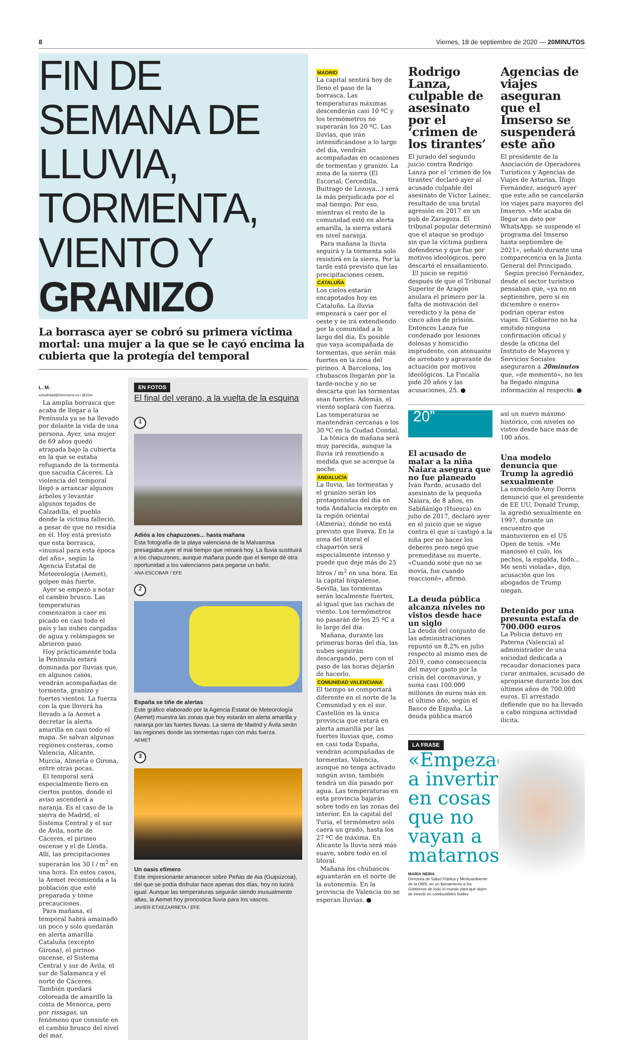8 Viernes, 18 de septiembre de 2020 — 20MINUTOS
FIN DE SEMANA DE
LLUVIA, TORMENTA,
VIENTO Y GRANIZO
La borrasca ayer se cobró su primera víctima mortal: una mujer a la que se le cayó encima la cubierta que la protegía del temporal
L. M.
actualidad@20minutos.es / @20m
La amplia borrasca que acaba de llegar a la Península ya se ha llevado por delante la vida de una persona. Ayer, una mujer de 69 años quedó atrapada bajo la cubierta en la que se estaba refugiando de la tormenta que sacudía Cáceres. La violencia del temporal llegó a arrancar algunos árboles y levantar algunos tejados de Calzadilla, el pueblo donde la víctima falleció, a pesar de que no residía en él. Hoy está previsto que esta borrasca, «inusual para esta época del año», según la Agencia Estatal de Meteorología (Aemet), golpee más fuerte.
Ayer se empezó a notar el cambio brusco. Las temperaturas comenzaron a caer en picado en casi todo el país y las nubes cargadas de agua y relámpagos se abrieron paso.
Hoy prácticamente toda la Península estará dominada por lluvias que, en algunos casos, vendrán acompañadas de tormenta, granizo y fuertes vientos. La fuerza con la que lloverá ha llevado a la Aemet a decretar la alerta amarilla en casi todo el mapa. Se salvan algunas regiones costeras, como Valencia, Alicante, Murcia, Almería o Girona, entre otras pocas.
El temporal será especialmente fiero en ciertos puntos, donde el aviso ascenderá a naranja. Es el caso de la sierra de Madrid, el Sistema Central y el sur de Ávila, norte de Cáceres, el pirineo oscense y el de Lleida. Allí, las precipitaciones superarán los 30 l / m<sup>2</sup> en una hora. En estos casos, la Aemet recomienda a la población que esté preparada y tome precauciones.
Para mañana, el temporal habrá amainado un poco y solo quedarán en alerta amarilla Cataluña (excepto Girona), el pirineo oscense, el Sistema Central y sur de Ávila, el sur de Salamanca y el norte de Cáceres. También quedará coloreada de amarillo la costa de Menorca, pero por rissagas, un fenómeno que consiste en el cambio brusco del nivel del mar.
EN FOTOS
El final del verano, a la vuelta de la esquina
1
Adiós a los chapuzones... hasta mañana
Esta fotografía de la playa valenciana de la Malvarrosa presagiaba ayer el mal tiempo que reinará hoy. La lluvia sustituirá a los chapuzones, aunque mañana puede que el tiempo dé otra oportunidad a los valencianos para pegarse un baño.
ANA ESCOBAR / EFE
2
España se tiñe de alertas
Este gráfico elaborado por la Agencia Estatal de Meteorología (Aemet) muestra las zonas que hoy estarán en alerta amarilla y naranja por las fuertes lluvias. La sierra de Madrid y Ávila serán las regiones donde las tormentas rujan con más fuerza.
AEMET
3
Un oasis efímero
Este impresionante amanecer sobre Peñas de Aia (Guipúzcoa), del que se podía disfrutar hace apenas dos días, hoy no lucirá igual. Aunque las temperaturas seguirán siendo inusualmente altas, la Aemet hoy pronostica lluvia para los vascos.
JAVIER ETXEZARRETA / EFE
MADRID
La capital sentirá hoy de lleno el paso de la borrasca. Las temperaturas máximas descenderán casi 10 ºC y los termómetros no superarán los 20 ºC. Las lluvias, que irán intensificándose a lo largo del día, vendrán acompañadas en ocasiones de tormentas y granizo. La zona de la sierra (El Escorial, Cercedilla, Buitrago de Lozoya...) será la más perjudicada por el mal tiempo. Por eso, mientras el resto de la comunidad esté en alerta amarilla, la sierra estará en nivel naranja.
Para mañana la lluvia seguirá y la tormenta solo resistirá en la sierra. Por la tarde está previsto que las precipitaciones cesen.
CATALUÑA
Los cielos estarán encapotados hoy en Cataluña. La lluvia empezará a caer por el oeste y se irá extendiendo por la comunidad a lo largo del día. Es posible que vaya acompañada de tormentas, que serán más fuertes en la zona del pirineo. A Barcelona, los chubascos llegarán por la tarde-noche y no se descarta que las tormentas sean fuertes. Además, el viento soplará con fuerza. Las temperaturas se mantendrán cercanas a los 30 ºC en la Ciudad Condal.
La tónica de mañana será muy parecida, aunque la lluvia irá remitiendo a medida que se acerque la noche.
ANDALUCÍA
La lluvia, las tormentas y el granizo serán los protagonistas del día en toda Andalucía excepto en la región oriental (Almería), donde no está previsto que llueva. En la zona del litoral el chaparrón será especialmente intenso y puede que deje más de 25 litros / m<sup>2</sup> en una hora. En la capital hispalense, Sevilla, las tormentas serán localmente fuertes, al igual que las rachas de viento. Los termómetros no pasarán de los 25 ºC a lo largo del día.
Mañana, durante las primeras horas del día, las nubes seguirán descargando, pero con el paso de las horas dejarán de hacerlo.
COMUNIDAD VALENCIANA
El tiempo se comportará diferente en el norte de la Comunidad y en el sur. Castellón es la única provincia que estará en alerta amarilla por las fuertes lluvias que, como en casi toda España, vendrán acompañadas de tormentas. Valencia, aunque no tenga activado ningún aviso, también tendrá un día pasado por agua. Las temperaturas en esta provincia bajarán sobre todo en las zonas del interior. En la capital del Turia, el termómetro solo caerá un grado, hasta los 27 ºC de máxima. En Alicante la lluvia será más suave, sobre todo en el litoral.
Mañana los chubascos aguantarán en el norte de la autonomía. En la provincia de Valencia no se esperan lluvias. ●
Rodrigo Lanza, culpable de asesinato por el ‘crimen de los tirantes’
El jurado del segundo juicio contra Rodrigo Lanza por el ‘crimen de los tirantes’ declaró ayer al acusado culpable del asesinato de Víctor Laínez, resultado de una brutal agresión en 2017 en un pub de Zaragoza. El tribunal popular determinó que el ataque se produjo sin que la víctima pudiera defenderse y que fue por motivos ideológicos, pero descartó el ensañamiento.
El juicio se repitió después de que el Tribunal Superior de Aragón anulara el primero por la falta de motivación del veredicto y la pena de cinco años de prisión. Entonces Lanza fue condenado por lesiones dolosas y homicidio imprudente, con atenuante de arrebato y agravante de actuación por motivos ideológicos. La Fiscalía pide 20 años y las acusaciones, 25. ●
Agencias de viajes aseguran que el Imserso se suspenderá este año
El presidente de la Asociación de Operadores Turísticos y Agencias de Viajes de Asturias, Íñigo Fernández, aseguró ayer que este año se cancelarán los viajes para mayores del Imserso. «Me acaba de llegar un dato por WhatsApp: se suspende el programa del Imserso hasta septiembre de 2021», señaló durante una comparecencia en la Junta General del Principado.
Según precisó Fernández, desde el sector turístico pensaban que, «ya no en septiembre, pero sí en diciembre o enero» podrían operar estos viajes. El Gobierno no ha emitido ninguna confirmación oficial y desde la oficina del Instituto de Mayores y Servicios Sociales aseguraron a 20minutos que, «de momento», no les ha llegado ninguna información al respecto. ●
20”
El acusado de matar a la niña Naiara asegura que no fue planeado
Iván Pardo, acusado del asesinato de la pequeña Naiara, de 8 años, en Sabiñánigo (Huesca) en julio de 2017, declaró ayer en el juicio que se sigue contra él que sí castigó a la niña por no hacer los deberes pero negó que premeditase su muerte. «Cuando noté que no se movía, fue cuando reaccioné», afirmó.
La deuda pública alcanza niveles no vistos desde hace un siglo
La deuda del conjunto de las administraciones repuntó un 8,2% en julio respecto al mismo mes de 2019, como consecuencia del mayor gasto por la crisis del coronavirus, y suma casi 100.000 millones de euros más en el último año, según el Banco de España. La deuda pública marcó
así un nuevo máximo histórico, con niveles no vistos desde hace más de 100 años.
Una modelo denuncia que Trump la agredió sexualmente
La exmodelo Amy Dorris denunció que el presidente de EE UU, Donald Trump, la agredió sexualmente en 1997, durante un encuentro que mantuvieron en el US Open de tenis. «Me manoseó el culo, los pechos, la espalda, todo... Me sentí violada», dijo, acusación que los abogados de Trump niegan.
Detenido por una presunta estafa de 700.000 euros
La Policía detuvo en Paterna (Valencia) al administrador de una sociedad dedicada a recaudar donaciones para curar animales, acusado de apropiarse durante los dos últimos años de 700.000 euros. El arrestado defiende que no ha llevado a cabo ninguna actividad ilícita.
LA FRASE
«Empezad a invertir en cosas que no vayan a matarnos»
MARÍA NEIRA
Directora de Salud Pública y Medioambiente de la OMS, en un llamamiento a los Gobiernos de todo el mundo para que dejen de invertir en combustibles fósiles